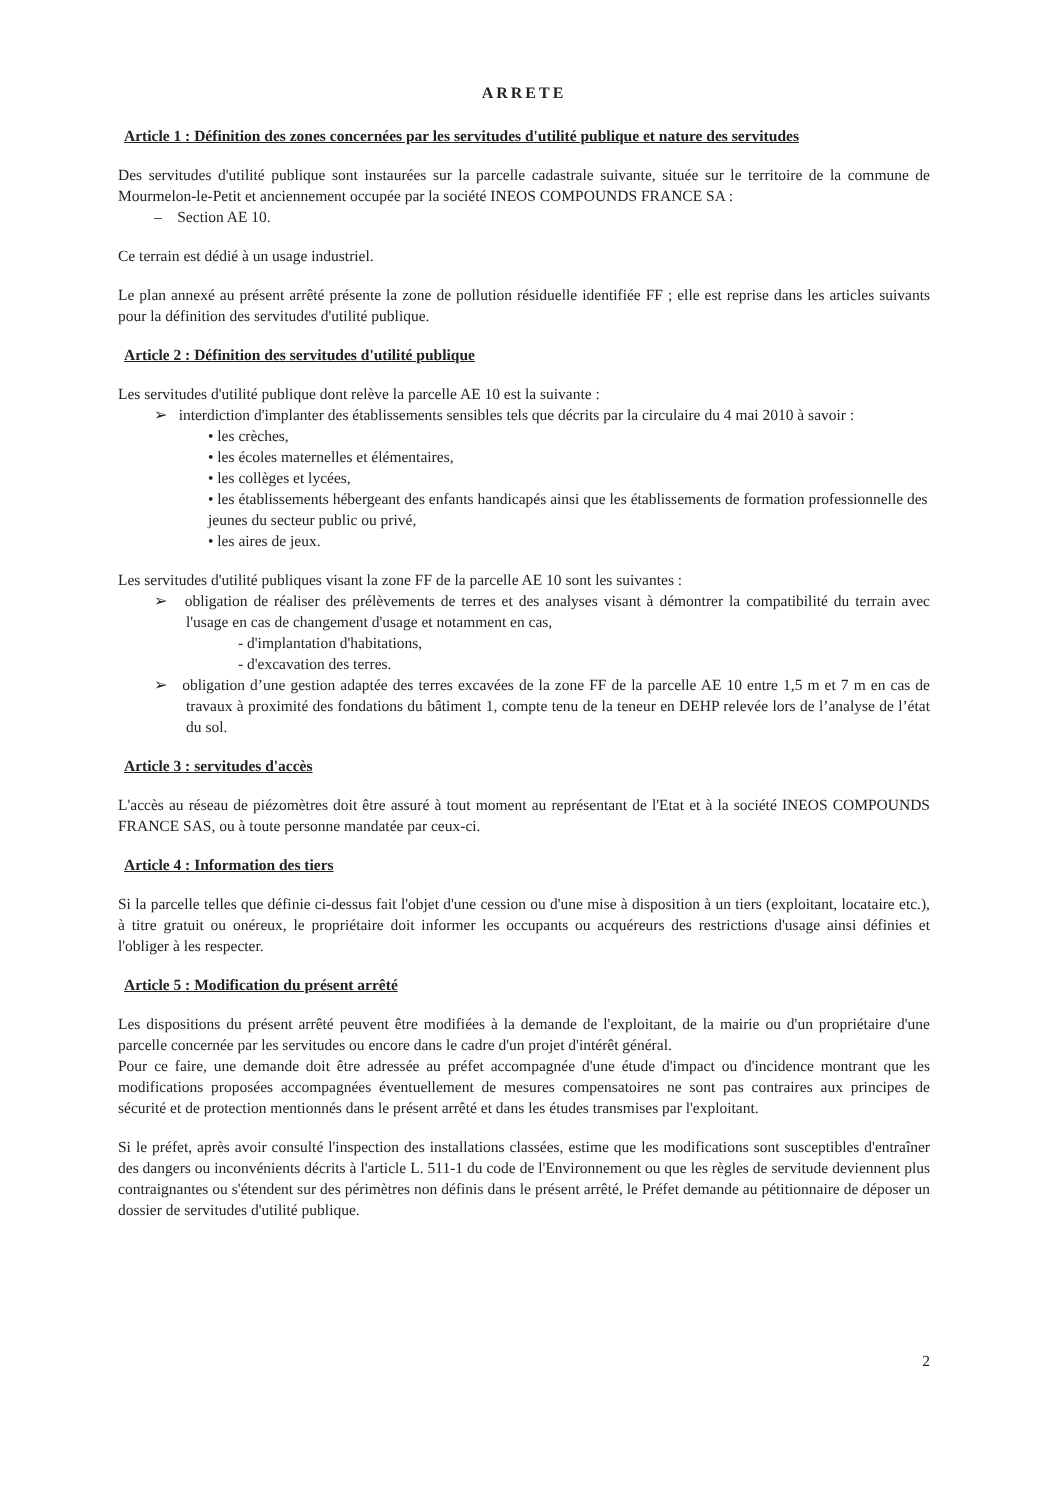ARRETE
Article 1 : Définition des zones concernées par les servitudes d'utilité publique et nature des servitudes
Des servitudes d'utilité publique sont instaurées sur la parcelle cadastrale suivante, située sur le territoire de la commune de Mourmelon-le-Petit et anciennement occupée par la société INEOS COMPOUNDS FRANCE SA :
– Section AE 10.
Ce terrain est dédié à un usage industriel.
Le plan annexé au présent arrêté présente la zone de pollution résiduelle identifiée FF ; elle est reprise dans les articles suivants pour la définition des servitudes d'utilité publique.
Article 2 : Définition des servitudes d'utilité publique
Les servitudes d'utilité publique dont relève la parcelle AE 10 est la suivante :
➢ interdiction d'implanter des établissements sensibles tels que décrits par la circulaire du 4 mai 2010 à savoir :
• les crèches,
• les écoles maternelles et élémentaires,
• les collèges et lycées,
• les établissements hébergeant des enfants handicapés ainsi que les établissements de formation professionnelle des jeunes du secteur public ou privé,
• les aires de jeux.
Les servitudes d'utilité publiques visant la zone FF de la parcelle AE 10 sont les suivantes :
➢ obligation de réaliser des prélèvements de terres et des analyses visant à démontrer la compatibilité du terrain avec l'usage en cas de changement d'usage et notamment en cas,
- d'implantation d'habitations,
- d'excavation des terres.
➢ obligation d’une gestion adaptée des terres excavées de la zone FF de la parcelle AE 10 entre 1,5 m et 7 m en cas de travaux à proximité des fondations du bâtiment 1, compte tenu de la teneur en DEHP relevée lors de l’analyse de l’état du sol.
Article 3 : servitudes d'accès
L'accès au réseau de piézomètres doit être assuré à tout moment au représentant de l'Etat et à la société INEOS COMPOUNDS FRANCE SAS, ou à toute personne mandatée par ceux-ci.
Article 4 : Information des tiers
Si la parcelle telles que définie ci-dessus fait l'objet d'une cession ou d'une mise à disposition à un tiers (exploitant, locataire etc.), à titre gratuit ou onéreux, le propriétaire doit informer les occupants ou acquéreurs des restrictions d'usage ainsi définies et l'obliger à les respecter.
Article 5 : Modification du présent arrêté
Les dispositions du présent arrêté peuvent être modifiées à la demande de l'exploitant, de la mairie ou d'un propriétaire d'une parcelle concernée par les servitudes ou encore dans le cadre d'un projet d'intérêt général.
Pour ce faire, une demande doit être adressée au préfet accompagnée d'une étude d'impact ou d'incidence montrant que les modifications proposées accompagnées éventuellement de mesures compensatoires ne sont pas contraires aux principes de sécurité et de protection mentionnés dans le présent arrêté et dans les études transmises par l'exploitant.
Si le préfet, après avoir consulté l'inspection des installations classées, estime que les modifications sont susceptibles d'entraîner des dangers ou inconvénients décrits à l'article L. 511-1 du code de l'Environnement ou que les règles de servitude deviennent plus contraignantes ou s'étendent sur des périmètres non définis dans le présent arrêté, le Préfet demande au pétitionnaire de déposer un dossier de servitudes d'utilité publique.
2